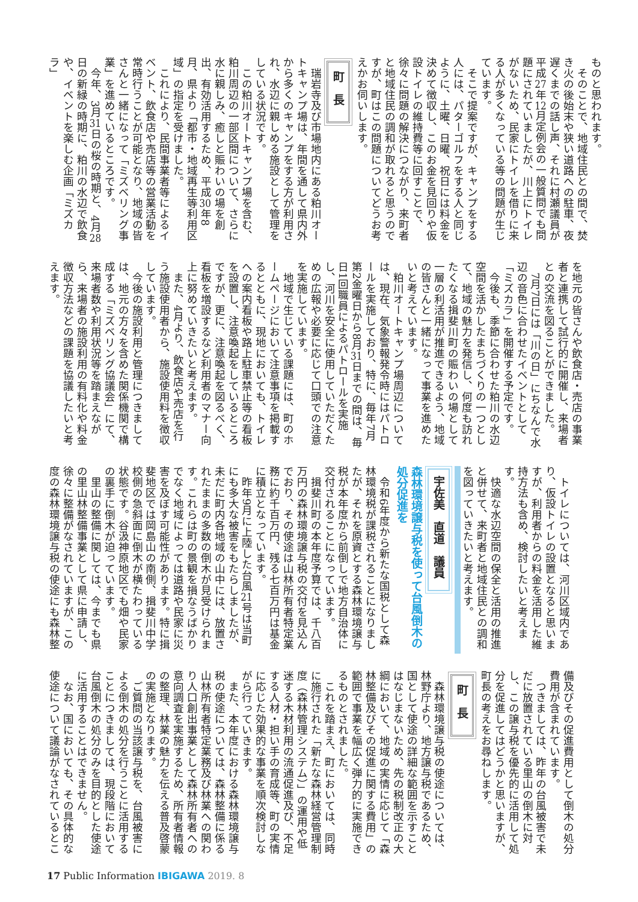ものと思われます。
　そのことで、地域住民との間で、焚き火の後始末や狭い道路への駐車、夜遅くまでの話し声、それに村瀬議員が平成27年12月定例会の一般質問でも問題にされていましたが、川上にトイレがないため、民家にトイレを借りに来る人が多くなっている等の問題が生じています。
　そこで提案ですが、キャンプをする人には、パターゴルフをする人と同じように、土曜、日曜、祝日には料金を決めて徴収し、このお金を見回りや仮設トイレの維持費等に回すことで、徐々に問題の解決につながり、来町者と地域住民の調和が取れると思うのですが、町はこの問題についてどうお考えかお伺いします。
町 長
　瑞岩寺及び市場地内にある粕川オートキャンプ場は、年間を通して県内外から多くのキャンプをする方が利用され、水辺に親しめる施設として管理をしている状況です。
　この粕川オートキャンプ場を含む、粕川周辺の一部区間について、さらに水に親しみ、癒しと賑わいの場を創出、有効活用するため、平成30年8月、県より「都市・地域再生等利用区域」の指定を受けました。
　これにより、民間事業者等によるイベント、飲食店や売店等の営業活動を常時行うことが可能となり、地域の皆さんと一緒になって「ミズベリング事業」を進めているところです。
　今年、3月31日の桜の時期と、4月28日の新緑の時期に、粕川の水辺で飲食や、イベントを楽しむ企画「ミズカラ」
を地元の皆さんや飲食店・売店の事業者と連携して試行的に開催し、来場者との交流を図ることができました。
　7月7日には「川の日」にちなんで水辺の音色に合わせたイベントとして「ミズカラ」を開催する予定です。
　今後も、季節に合わせた粕川の水辺空間を活かしたまちづくりの一つとして、地域の魅力を発信し、何度も訪れたくなる揖斐川町の賑わいの場として一層の利活用が推進できるよう、地域の皆さんと一緒になって事業を進めたいと考えています。
　粕川オートキャンプ場周辺については、現在、気象警報発令時にはパトロールを実施しており、特に、毎年7月第2金曜日から8月31日までの間は、毎日1回職員によるパトロールを実施し、河川を安全に使用していただくための広報や必要に応じて口頭での注意を実施しています。
　地域で生じている課題には、町のホームページにおいて注意事項を掲載するとともに、現地においても、トイレへの案内看板や路上駐車禁止等の看板を設置し、注意喚起をしているところですが、更に、注意喚起を図るべく、看板を増設するなど利用者のマナー向上に努めていきたいと考えます。
　また、4月より、飲食店や売店を行う施設使用者から、施設使用料を徴収しています。
　今後の施設利用と管理につきましては、地元の方々を含めた関係機関で構成する「ミズベリング協議会」にて、来場者数や利用状況等を踏まえながら、来場者の施設利用の有料化や料金徴収方法などの課題を協議したいと考えます。
　トイレについては、河川区域内であり、仮設トイレの設置となると思いますが、利用者からの料金を活用した維持方法も含め、検討したいと考えます。
　快適な水辺空間の保全と活用の推進と併せて、来町者と地域住民との調和を図っていきたいと考えます。
宇佐美　直道　議員
森林環境譲与税を使って台風倒木の処分促進を
　令和6年度から新たな国税として森林環境税が課税されることになりましたが、それを原資とする森林環境譲与税が本年度から前倒しで地方自治体に交付されることになっています。
　揖斐川町の本年度予算では、千八百万円の森林環境譲与税の交付を見込んでおり、その使途は山林所有者特定業務に約千百万円、残る七百万円は基金に積立となっています。
　昨年9月に上陸した台風21号は当町にも多大な被害をもたらしましたが、未だに町内各地域の山中には、放置されたままの多数の倒木が見受けられます。これらは町の景観を損なうばかりでなく地域によっては道路や民家に災害を及ぼす可能性があります。特に揖斐地区では岡島山の南側、揖斐川中学校側の急斜面に倒木が横たわっている状態です。谷汲神原地区でも畑や民家の裏手に倒木が迫っています。
　里山の整備に関しては、今までも県の里山林整備事業として県に申請し、徐々に整備がなされていますが、この度の森林環境譲与税の使途にも森林整
備及びその促進費用として倒木の処分費用が含まれています。
　つきましては、昨年の台風被害で未だに放置されている里山の倒木に対し、この譲与税を優先的に活用して処分を促進してはどうかと思いますが、町長の考えをお尋ねします。
町 長
　森林環境譲与税の使途については、林野庁より、地方譲与税であるため、国として使途の詳細な範囲を示すことはなじまないため、先の税制改正の大綱において、地域の実情に応じて「森林整備及びその促進に関する費用」の範囲で事業を幅広く弾力的に実施できるものとされました。
　これを踏まえ、町においては、同時に施行された「新たな森林経営管理制度（森林管理システム）」の運用や低迷する木材利用の流通促進及び、不足する人材・担い手の育成等、町の実情に応じた効果的な事業を順次検討しながら行っていきます。
　また、本年度における森林環境譲与税の使途については、森林整備に係る山林所有者特定業務及び林業への関わり人口創出事業として森林所有者への意向調査を実施するため、所有者情報の整理、林業の魅力を伝える普及啓蒙の実施となります。
　ご質問の当該譲与税を、台風被害による倒木の処分を行うことに活用することにつきましては、現段階において台風倒木の処分のみを目的とした使途に活用することはできません。
　なお、国においても、その具体的な使途について議論がなされているとこ
17 Public Information IBIGAWA 2019. 8